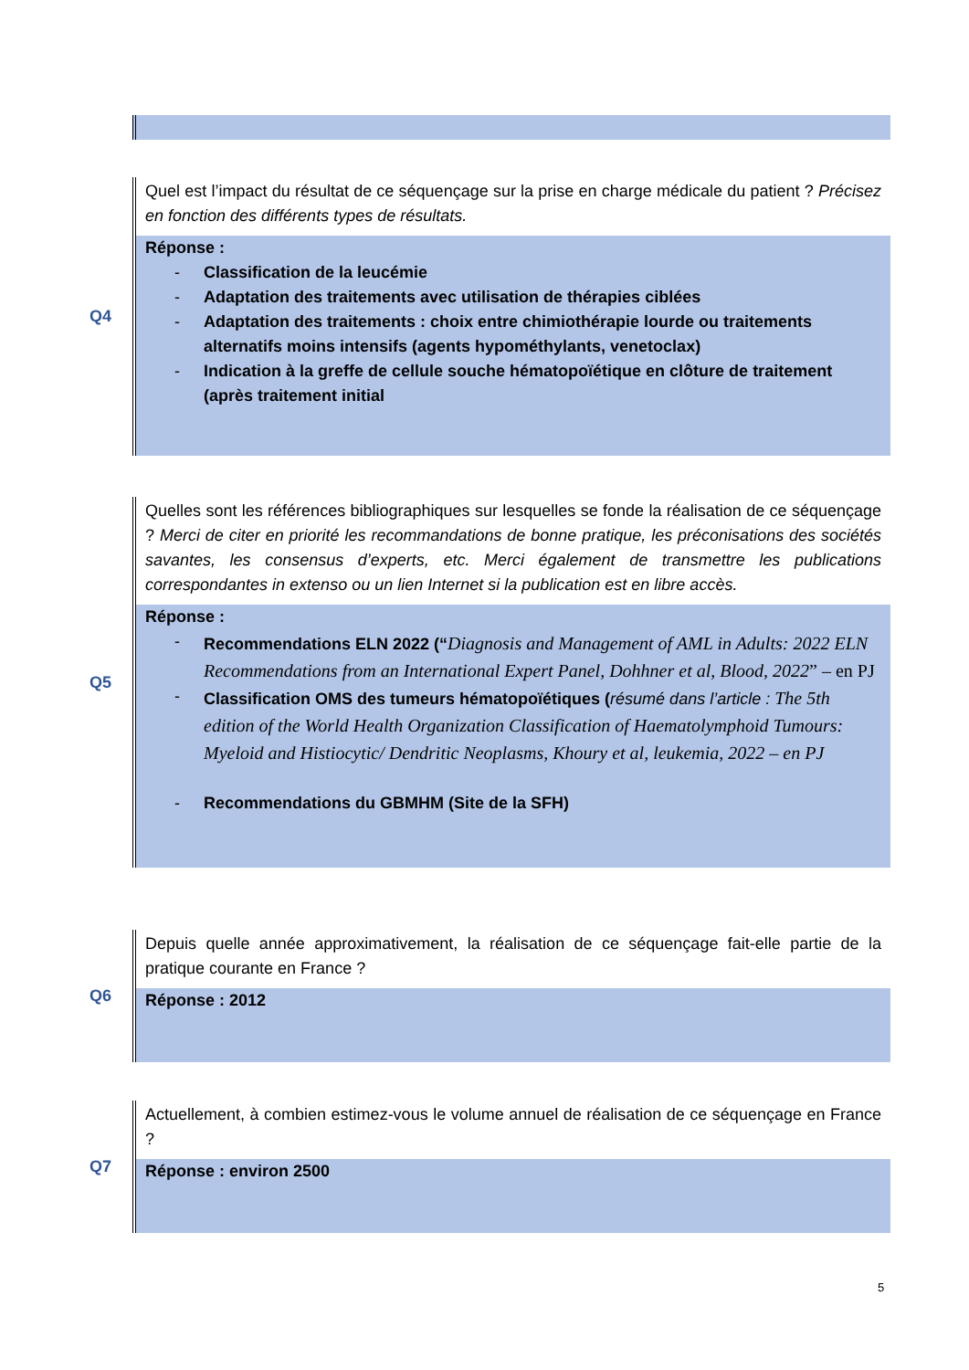Q4
Quel est l’impact du résultat de ce séquençage sur la prise en charge médicale du patient ? Précisez en fonction des différents types de résultats.
Réponse :
- Classification de la leucémie
- Adaptation des traitements avec utilisation de thérapies ciblées
- Adaptation des traitements : choix entre chimiothérapie lourde ou traitements alternatifs moins intensifs (agents hypométhylants, venetoclax)
- Indication à la greffe de cellule souche hématopoïétique en clôture de traitement (après traitement initial
Q5
Quelles sont les références bibliographiques sur lesquelles se fonde la réalisation de ce séquençage ? Merci de citer en priorité les recommandations de bonne pratique, les préconisations des sociétés savantes, les consensus d’experts, etc. Merci également de transmettre les publications correspondantes in extenso ou un lien Internet si la publication est en libre accès.
Réponse :
- Recommendations ELN 2022 (“Diagnosis and Management of AML in Adults: 2022 ELN Recommendations from an International Expert Panel, Dohhner et al, Blood, 2022” – en PJ
- Classification OMS des tumeurs hématopoïétiques (résumé dans l’article : The 5th edition of the World Health Organization Classification of Haematolymphoid Tumours: Myeloid and Histiocytic/ Dendritic Neoplasms, Khoury et al, leukemia, 2022 – en PJ
- Recommendations du GBMHM (Site de la SFH)
Q6
Depuis quelle année approximativement, la réalisation de ce séquençage fait-elle partie de la pratique courante en France ?
Réponse : 2012
Q7
Actuellement, à combien estimez-vous le volume annuel de réalisation de ce séquençage en France ?
Réponse : environ 2500
5